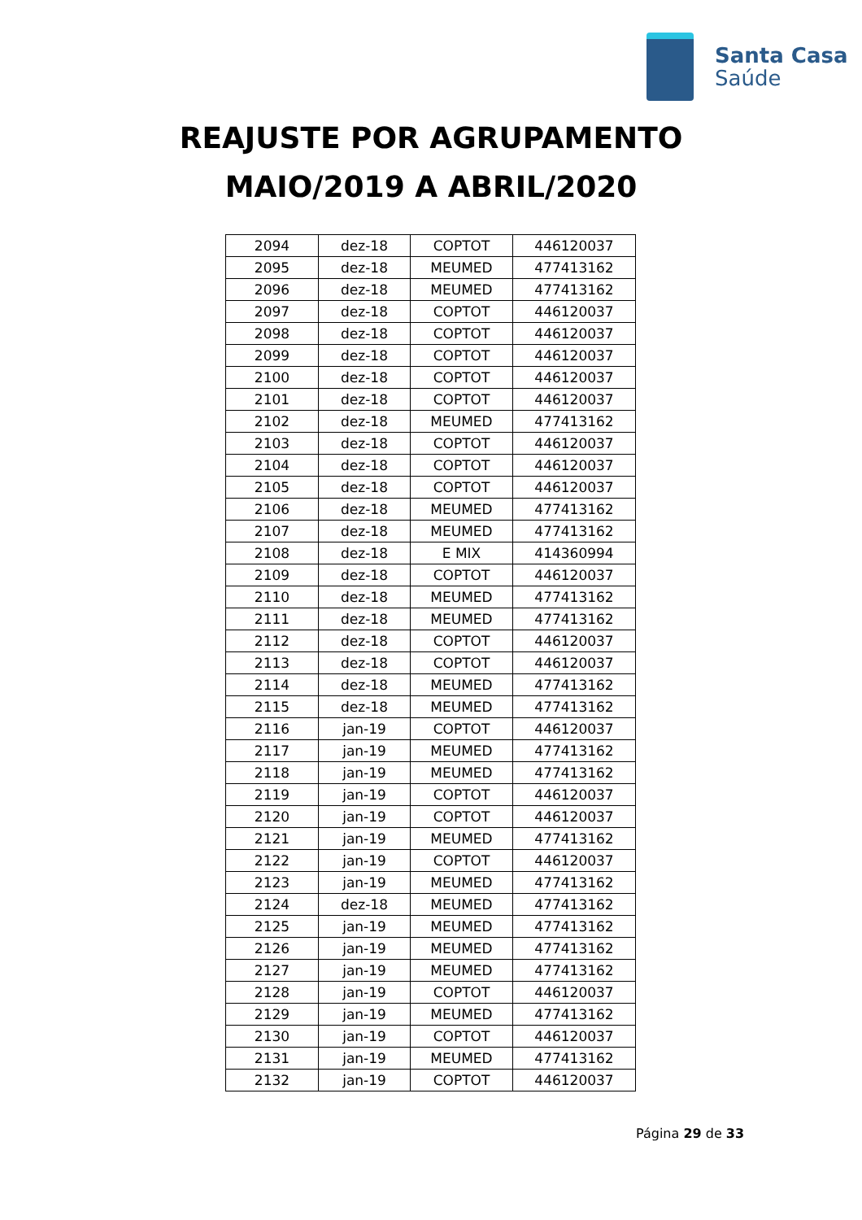Santa Casa
Saúde
REAJUSTE POR AGRUPAMENTO
MAIO/2019 A ABRIL/2020
| 2094 | dez-18 | COPTOT | 446120037 |
| 2095 | dez-18 | MEUMED | 477413162 |
| 2096 | dez-18 | MEUMED | 477413162 |
| 2097 | dez-18 | COPTOT | 446120037 |
| 2098 | dez-18 | COPTOT | 446120037 |
| 2099 | dez-18 | COPTOT | 446120037 |
| 2100 | dez-18 | COPTOT | 446120037 |
| 2101 | dez-18 | COPTOT | 446120037 |
| 2102 | dez-18 | MEUMED | 477413162 |
| 2103 | dez-18 | COPTOT | 446120037 |
| 2104 | dez-18 | COPTOT | 446120037 |
| 2105 | dez-18 | COPTOT | 446120037 |
| 2106 | dez-18 | MEUMED | 477413162 |
| 2107 | dez-18 | MEUMED | 477413162 |
| 2108 | dez-18 | E MIX | 414360994 |
| 2109 | dez-18 | COPTOT | 446120037 |
| 2110 | dez-18 | MEUMED | 477413162 |
| 2111 | dez-18 | MEUMED | 477413162 |
| 2112 | dez-18 | COPTOT | 446120037 |
| 2113 | dez-18 | COPTOT | 446120037 |
| 2114 | dez-18 | MEUMED | 477413162 |
| 2115 | dez-18 | MEUMED | 477413162 |
| 2116 | jan-19 | COPTOT | 446120037 |
| 2117 | jan-19 | MEUMED | 477413162 |
| 2118 | jan-19 | MEUMED | 477413162 |
| 2119 | jan-19 | COPTOT | 446120037 |
| 2120 | jan-19 | COPTOT | 446120037 |
| 2121 | jan-19 | MEUMED | 477413162 |
| 2122 | jan-19 | COPTOT | 446120037 |
| 2123 | jan-19 | MEUMED | 477413162 |
| 2124 | dez-18 | MEUMED | 477413162 |
| 2125 | jan-19 | MEUMED | 477413162 |
| 2126 | jan-19 | MEUMED | 477413162 |
| 2127 | jan-19 | MEUMED | 477413162 |
| 2128 | jan-19 | COPTOT | 446120037 |
| 2129 | jan-19 | MEUMED | 477413162 |
| 2130 | jan-19 | COPTOT | 446120037 |
| 2131 | jan-19 | MEUMED | 477413162 |
| 2132 | jan-19 | COPTOT | 446120037 |
Página 29 de 33